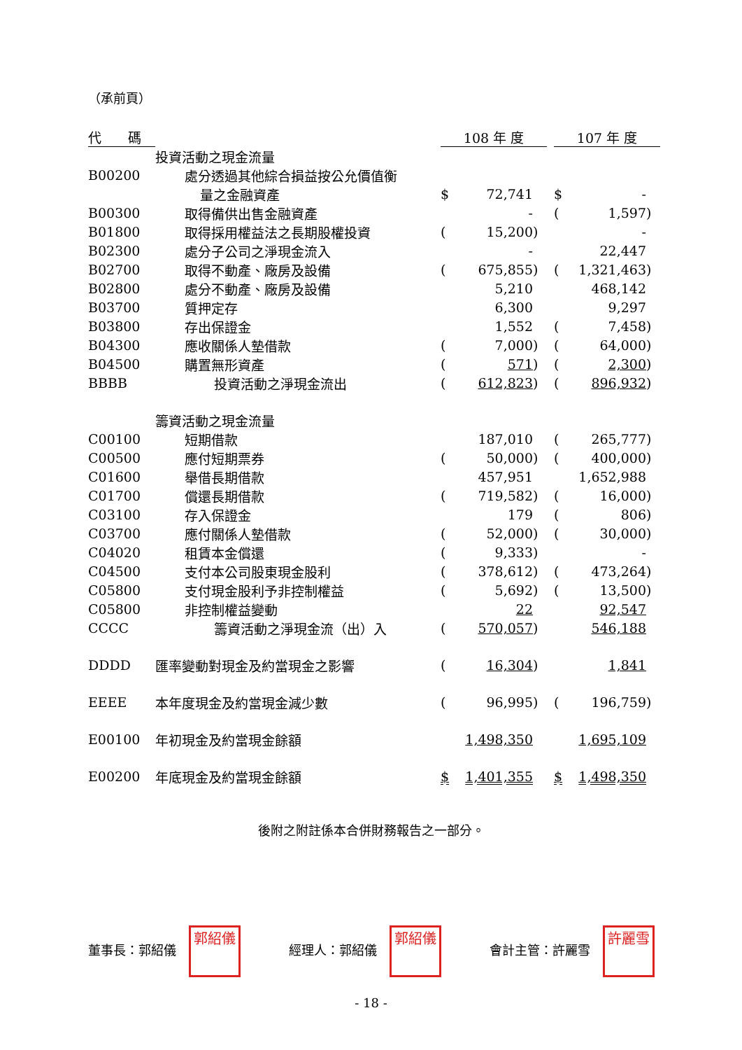（承前頁）
| 代 碼 | | 108 年 度 | | | | 107 年 度 | | |
| --- | --- | --- | --- | --- | --- | --- | --- | --- |
| | 投資活動之現金流量 | | | | | | | |
| B00200 | 處分透過其他綜合損益按公允價值衡 | | | | | | | |
| | 量之金融資產 | $ | 72,741 | | | $ | - | |
| B00300 | 取得備供出售金融資產 | | - | | | ( | 1,597 | ) |
| B01800 | 取得採用權益法之長期股權投資 | ( | 15,200 | ) | | | - | |
| B02300 | 處分子公司之淨現金流入 | | - | | | | 22,447 | |
| B02700 | 取得不動產、廠房及設備 | ( | 675,855 | ) | | ( | 1,321,463 | ) |
| B02800 | 處分不動產、廠房及設備 | | 5,210 | | | | 468,142 | |
| B03700 | 質押定存 | | 6,300 | | | | 9,297 | |
| B03800 | 存出保證金 | | 1,552 | | | ( | 7,458 | ) |
| B04300 | 應收關係人墊借款 | ( | 7,000 | ) | | ( | 64,000 | ) |
| B04500 | 購置無形資產 | ( | 571 | ) | | ( | 2,300 | ) |
| BBBB | 投資活動之淨現金流出 | ( | 612,823 | ) | | ( | 896,932 | ) |
| | 籌資活動之現金流量 | | | | | | | |
| C00100 | 短期借款 | | 187,010 | | | ( | 265,777 | ) |
| C00500 | 應付短期票券 | ( | 50,000 | ) | | ( | 400,000 | ) |
| C01600 | 舉借長期借款 | | 457,951 | | | | 1,652,988 | |
| C01700 | 償還長期借款 | ( | 719,582 | ) | | ( | 16,000 | ) |
| C03100 | 存入保證金 | | 179 | | | ( | 806 | ) |
| C03700 | 應付關係人墊借款 | ( | 52,000 | ) | | ( | 30,000 | ) |
| C04020 | 租賃本金償還 | ( | 9,333 | ) | | | - | |
| C04500 | 支付本公司股東現金股利 | ( | 378,612 | ) | | ( | 473,264 | ) |
| C05800 | 支付現金股利予非控制權益 | ( | 5,692 | ) | | ( | 13,500 | ) |
| C05800 | 非控制權益變動 | | 22 | | | | 92,547 | |
| CCCC | 籌資活動之淨現金流（出）入 | ( | 570,057 | ) | | | 546,188 | |
| DDDD | 匯率變動對現金及約當現金之影響 | ( | 16,304 | ) | | | 1,841 | |
| EEEE | 本年度現金及約當現金減少數 | ( | 96,995 | ) | | ( | 196,759 | ) |
| E00100 | 年初現金及約當現金餘額 | | 1,498,350 | | | | 1,695,109 | |
| E00200 | 年底現金及約當現金餘額 | $ | 1,401,355 | | | $ | 1,498,350 | |
後附之附註係本合併財務報告之一部分。
董事長：郭紹儀 郭紹儀 經理人：郭紹儀 郭紹儀 會計主管：許麗雪 許麗雪
- 18 -